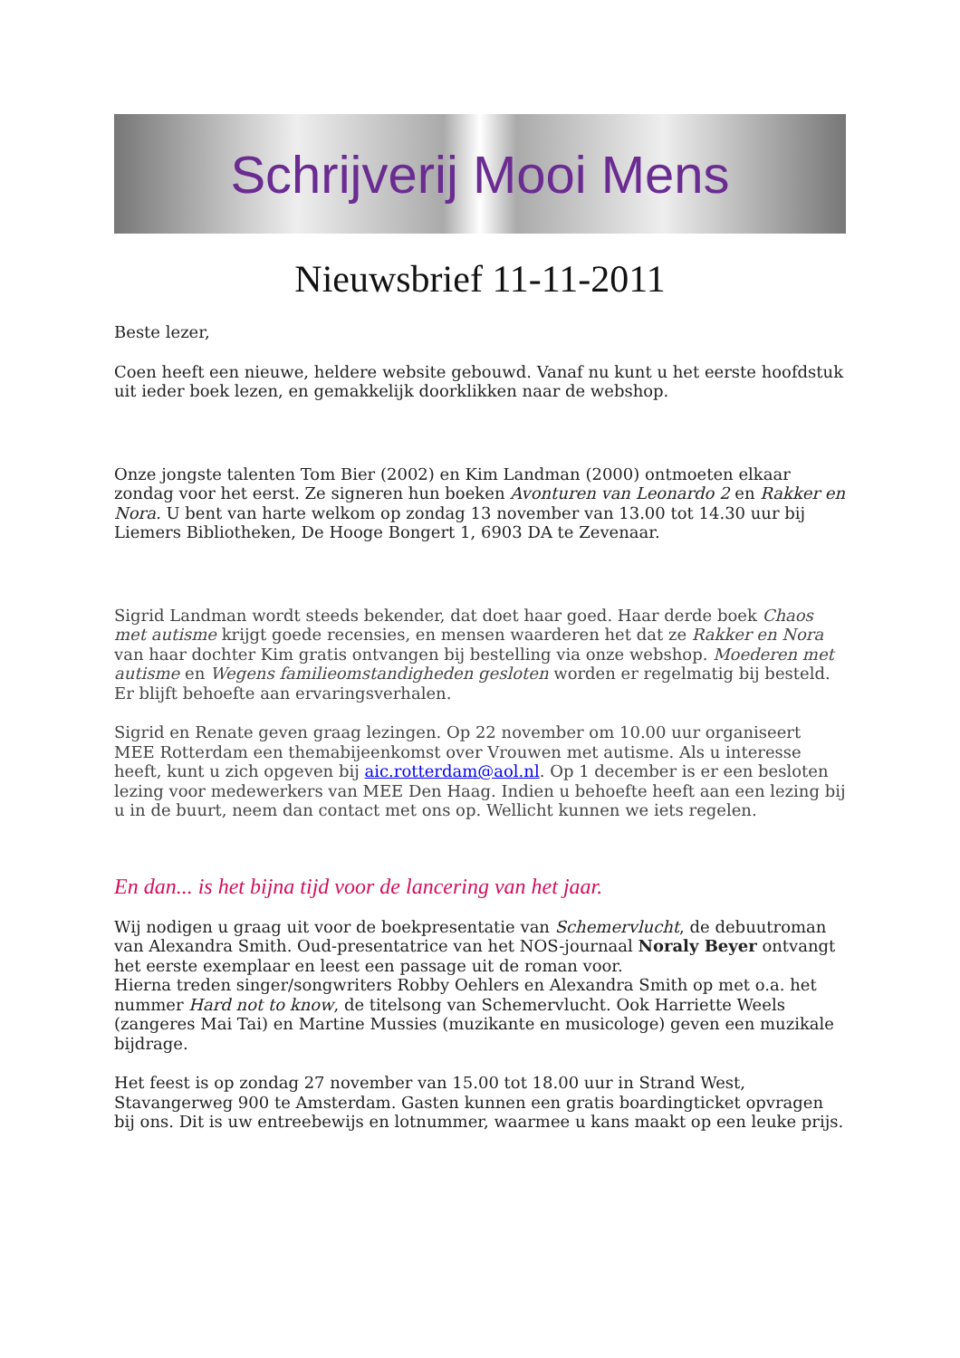Schrijverij Mooi Mens
Nieuwsbrief 11-11-2011
Beste lezer,
Coen heeft een nieuwe, heldere website gebouwd. Vanaf nu kunt u het eerste hoofdstuk uit ieder boek lezen, en gemakkelijk doorklikken naar de webshop.
Onze jongste talenten Tom Bier (2002) en Kim Landman (2000) ontmoeten elkaar zondag voor het eerst. Ze signeren hun boeken Avonturen van Leonardo 2 en Rakker en Nora. U bent van harte welkom op zondag 13 november van 13.00 tot 14.30 uur bij Liemers Bibliotheken, De Hooge Bongert 1, 6903 DA te Zevenaar.
Sigrid Landman wordt steeds bekender, dat doet haar goed. Haar derde boek Chaos met autisme krijgt goede recensies, en mensen waarderen het dat ze Rakker en Nora van haar dochter Kim gratis ontvangen bij bestelling via onze webshop. Moederen met autisme en Wegens familieomstandigheden gesloten worden er regelmatig bij besteld. Er blijft behoefte aan ervaringsverhalen.
Sigrid en Renate geven graag lezingen. Op 22 november om 10.00 uur organiseert MEE Rotterdam een themabijeenkomst over Vrouwen met autisme. Als u interesse heeft, kunt u zich opgeven bij aic.rotterdam@aol.nl. Op 1 december is er een besloten lezing voor medewerkers van MEE Den Haag. Indien u behoefte heeft aan een lezing bij u in de buurt, neem dan contact met ons op. Wellicht kunnen we iets regelen.
En dan... is het bijna tijd voor de lancering van het jaar.
Wij nodigen u graag uit voor de boekpresentatie van Schemervlucht, de debuutroman van Alexandra Smith. Oud-presentatrice van het NOS-journaal Noraly Beyer ontvangt het eerste exemplaar en leest een passage uit de roman voor.
Hierna treden singer/songwriters Robby Oehlers en Alexandra Smith op met o.a. het nummer Hard not to know, de titelsong van Schemervlucht. Ook Harriette Weels (zangeres Mai Tai) en Martine Mussies (muzikante en musicologe) geven een muzikale bijdrage.
Het feest is op zondag 27 november van 15.00 tot 18.00 uur in Strand West, Stavangerweg 900 te Amsterdam. Gasten kunnen een gratis boardingticket opvragen bij ons. Dit is uw entreebewijs en lotnummer, waarmee u kans maakt op een leuke prijs.